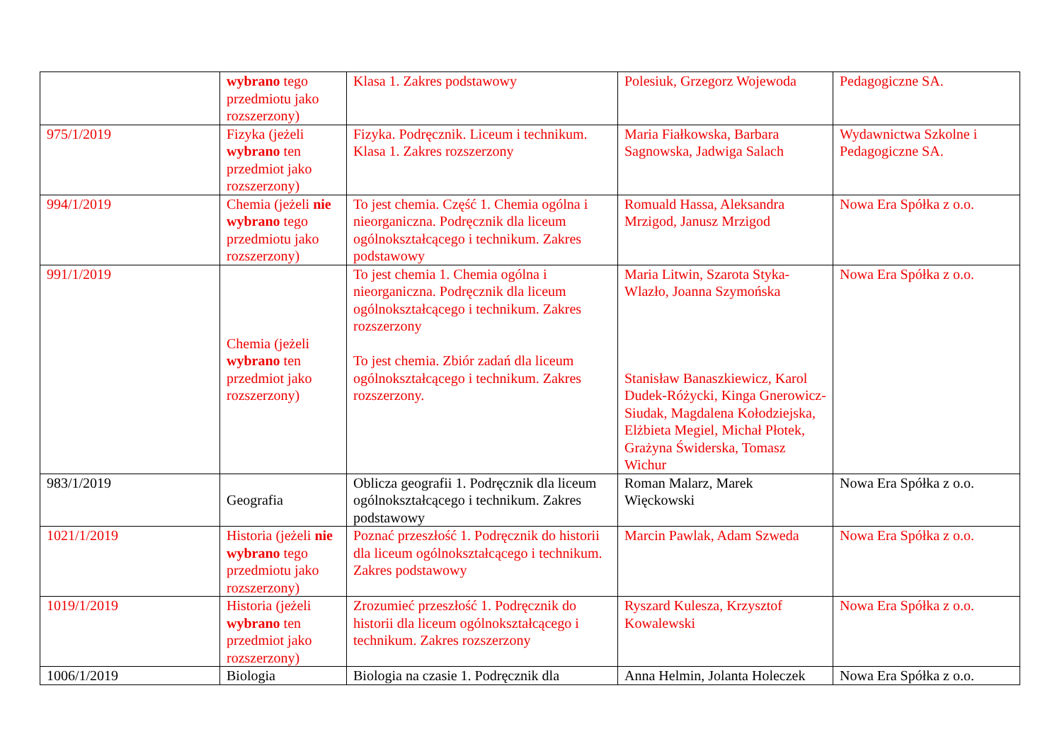| | wybrano tego przedmiotu jako rozszerzony) | Klasa 1. Zakres podstawowy | Polesiuk, Grzegorz Wojewoda | Pedagogiczne SA. |
| 975/1/2019 | Fizyka (jeżeli wybrano ten przedmiot jako rozszerzony) | Fizyka. Podręcznik. Liceum i technikum. Klasa 1. Zakres rozszerzony | Maria Fiałkowska, Barbara Sagnowska, Jadwiga Salach | Wydawnictwa Szkolne i Pedagogiczne SA. |
| 994/1/2019 | Chemia (jeżeli nie wybrano tego przedmiotu jako rozszerzony) | To jest chemia. Część 1. Chemia ogólna i nieorganiczna. Podręcznik dla liceum ogólnokształcącego i technikum. Zakres podstawowy | Romuald Hassa, Aleksandra Mrzigod, Janusz Mrzigod | Nowa Era Spółka z o.o. |
| 991/1/2019 | Chemia (jeżeli wybrano ten przedmiot jako rozszerzony) | To jest chemia 1. Chemia ogólna i nieorganiczna. Podręcznik dla liceum ogólnokształcącego i technikum. Zakres rozszerzony To jest chemia. Zbiór zadań dla liceum ogólnokształcącego i technikum. Zakres rozszerzony. | Maria Litwin, Szarota Styka-Wlazło, Joanna Szymońska Stanisław Banaszkiewicz, Karol Dudek-Różycki, Kinga Gnerowicz-Siudak, Magdalena Kołodziejska, Elżbieta Megiel, Michał Płotek, Grażyna Świderska, Tomasz Wichur | Nowa Era Spółka z o.o. |
| 983/1/2019 | Geografia | Oblicza geografii 1. Podręcznik dla liceum ogólnokształcącego i technikum. Zakres podstawowy | Roman Malarz, Marek Więckowski | Nowa Era Spółka z o.o. |
| 1021/1/2019 | Historia (jeżeli nie wybrano tego przedmiotu jako rozszerzony) | Poznać przeszłość 1. Podręcznik do historii dla liceum ogólnokształcącego i technikum. Zakres podstawowy | Marcin Pawlak, Adam Szweda | Nowa Era Spółka z o.o. |
| 1019/1/2019 | Historia (jeżeli wybrano ten przedmiot jako rozszerzony) | Zrozumieć przeszłość 1. Podręcznik do historii dla liceum ogólnokształcącego i technikum. Zakres rozszerzony | Ryszard Kulesza, Krzysztof Kowalewski | Nowa Era Spółka z o.o. |
| 1006/1/2019 | Biologia | Biologia na czasie 1. Podręcznik dla | Anna Helmin, Jolanta Holeczek | Nowa Era Spółka z o.o. |